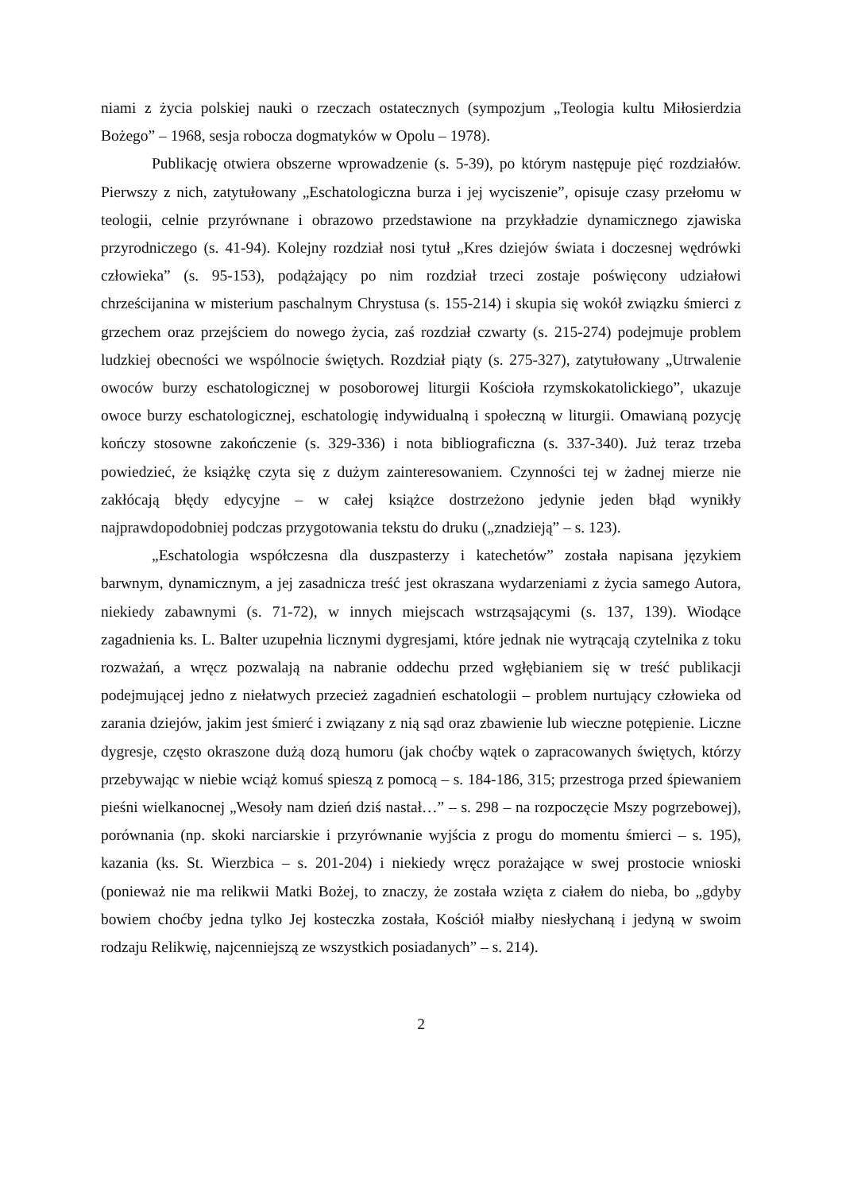niami z życia polskiej nauki o rzeczach ostatecznych (sympozjum „Teologia kultu Miłosierdzia Bożego” – 1968, sesja robocza dogmatyków w Opolu – 1978).
Publikację otwiera obszerne wprowadzenie (s. 5-39), po którym następuje pięć rozdziałów. Pierwszy z nich, zatytułowany „Eschatologiczna burza i jej wyciszenie”, opisuje czasy przełomu w teologii, celnie przyrównane i obrazowo przedstawione na przykładzie dynamicznego zjawiska przyrodniczego (s. 41-94). Kolejny rozdział nosi tytuł „Kres dziejów świata i doczesnej wędrówki człowieka” (s. 95-153), podążający po nim rozdział trzeci zostaje poświęcony udziałowi chrześcijanina w misterium paschalnym Chrystusa (s. 155-214) i skupia się wokół związku śmierci z grzechem oraz przejściem do nowego życia, zaś rozdział czwarty (s. 215-274) podejmuje problem ludzkiej obecności we wspólnocie świętych. Rozdział piąty (s. 275-327), zatytułowany „Utrwalenie owoców burzy eschatologicznej w posoborowej liturgii Kościoła rzymskokatolickiego”, ukazuje owoce burzy eschatologicznej, eschatologię indywidualną i społeczną w liturgii. Omawianą pozycję kończy stosowne zakończenie (s. 329-336) i nota bibliograficzna (s. 337-340). Już teraz trzeba powiedzieć, że książkę czyta się z dużym zainteresowaniem. Czynności tej w żadnej mierze nie zakłócają błędy edycyjne – w całej książce dostrzeżono jedynie jeden błąd wynikły najprawdopodobniej podczas przygotowania tekstu do druku („znadzieją” – s. 123).
„Eschatologia współczesna dla duszpasterzy i katechetów” została napisana językiem barwnym, dynamicznym, a jej zasadnicza treść jest okraszana wydarzeniami z życia samego Autora, niekiedy zabawnymi (s. 71-72), w innych miejscach wstrząsającymi (s. 137, 139). Wiodące zagadnienia ks. L. Balter uzupełnia licznymi dygresjami, które jednak nie wytrącają czytelnika z toku rozważań, a wręcz pozwalają na nabranie oddechu przed wgłębianiem się w treść publikacji podejmującej jedno z niełatwych przecież zagadnień eschatologii – problem nurtujący człowieka od zarania dziejów, jakim jest śmierć i związany z nią sąd oraz zbawienie lub wieczne potępienie. Liczne dygresje, często okraszone dużą dozą humoru (jak choćby wątek o zapracowanych świętych, którzy przebywając w niebie wciąż komuś spieszą z pomocą – s. 184-186, 315; przestroga przed śpiewaniem pieśni wielkanocnej „Wesoły nam dzień dziś nastał…” – s. 298 – na rozpoczęcie Mszy pogrzebowej), porównania (np. skoki narciarskie i przyrównanie wyjścia z progu do momentu śmierci – s. 195), kazania (ks. St. Wierzbica – s. 201-204) i niekiedy wręcz porażające w swej prostocie wnioski (ponieważ nie ma relikwii Matki Bożej, to znaczy, że została wzięta z ciałem do nieba, bo „gdyby bowiem choćby jedna tylko Jej kosteczka została, Kościół miałby niesłychaną i jedyną w swoim rodzaju Relikwię, najcenniejszą ze wszystkich posiadanych” – s. 214).
2